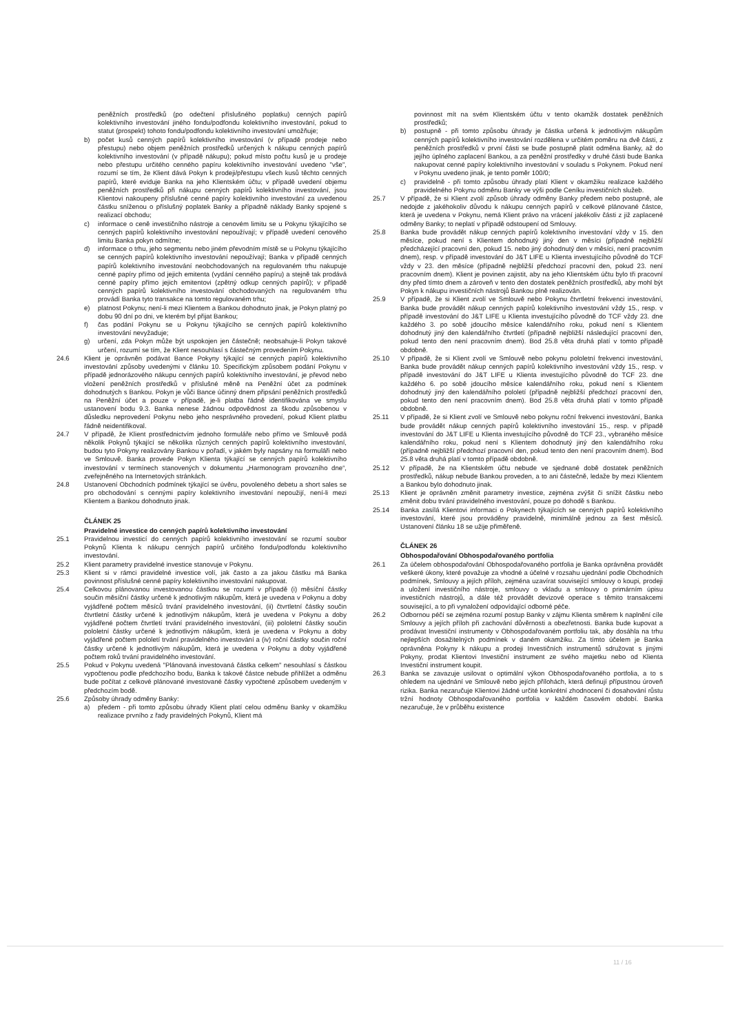peněžních prostředků (po odečtení příslušného poplatku) cenných papírů kolektivního investování jiného fondu/podfondu kolektivního investování, pokud to statut (prospekt) tohoto fondu/podfondu kolektivního investování umožňuje;
b) počet kusů cenných papírů kolektivního investování (v případě prodeje nebo přestupu) nebo objem peněžních prostředků určených k nákupu cenných papírů kolektivního investování (v případě nákupu); pokud místo počtu kusů je u prodeje nebo přestupu určitého cenného papíru kolektivního investování uvedeno "vše", rozumí se tím, že Klient dává Pokyn k prodeji/přestupu všech kusů těchto cenných papírů, které eviduje Banka na jeho Klientském účtu; v případě uvedení objemu peněžních prostředků při nákupu cenných papírů kolektivního investování, jsou Klientovi nakoupeny příslušné cenné papíry kolektivního investování za uvedenou částku sníženou o příslušný poplatek Banky a případně náklady Banky spojené s realizací obchodu;
c) informace o ceně investičního nástroje a cenovém limitu se u Pokynu týkajícího se cenných papírů kolektivního investování nepoužívají; v případě uvedení cenového limitu Banka pokyn odmítne;
d) informace o trhu, jeho segmentu nebo jiném převodním místě se u Pokynu týkajícího se cenných papírů kolektivního investování nepoužívají; Banka v případě cenných papírů kolektivního investování neobchodovaných na regulovaném trhu nakupuje cenné papíry přímo od jejich emitenta (vydání cenného papíru) a stejně tak prodává cenné papíry přímo jejich emitentovi (zpětný odkup cenných papírů); v případě cenných papírů kolektivního investování obchodovaných na regulovaném trhu provádí Banka tyto transakce na tomto regulovaném trhu;
e) platnost Pokynu; není-li mezi Klientem a Bankou dohodnuto jinak, je Pokyn platný po dobu 90 dní po dni, ve kterém byl přijat Bankou;
f) čas podání Pokynu se u Pokynu týkajícího se cenných papírů kolektivního investování nevyžaduje;
g) určení, zda Pokyn může být uspokojen jen částečně; neobsahuje-li Pokyn takové určení, rozumí se tím, že Klient nesouhlasí s částečným provedením Pokynu.
24.6 Klient je oprávněn podávat Bance Pokyny týkající se cenných papírů kolektivního investování způsoby uvedenými v článku 10. Specifickým způsobem podání Pokynu v případě jednorázového nákupu cenných papírů kolektivního investování, je převod nebo vložení peněžních prostředků v příslušné měně na Peněžní účet za podmínek dohodnutých s Bankou. Pokyn je vůči Bance účinný dnem připsání peněžních prostředků na Peněžní účet a pouze v případě, je-li platba řádně identifikována ve smyslu ustanovení bodu 9.3. Banka nenese žádnou odpovědnost za škodu způsobenou v důsledku neprovedení Pokynu nebo jeho nesprávného provedení, pokud Klient platbu řádně neidentifikoval.
24.7 V případě, že Klient prostřednictvím jednoho formuláře nebo přímo ve Smlouvě podá několik Pokynů týkající se několika různých cenných papírů kolektivního investování, budou tyto Pokyny realizovány Bankou v pořadí, v jakém byly napsány na formuláři nebo ve Smlouvě. Banka provede Pokyn Klienta týkající se cenných papírů kolektivního investování v termínech stanovených v dokumentu „Harmonogram provozního dne“, zveřejněného na Internetových stránkách.
24.8 Ustanovení Obchodních podmínek týkající se úvěru, povoleného debetu a short sales se pro obchodování s cennými papíry kolektivního investování nepoužijí, není-li mezi Klientem a Bankou dohodnuto jinak.
ČLÁNEK 25
Pravidelné investice do cenných papírů kolektivního investování
25.1 Pravidelnou investicí do cenných papírů kolektivního investování se rozumí soubor Pokynů Klienta k nákupu cenných papírů určitého fondu/podfondu kolektivního investování.
25.2 Klient parametry pravidelné investice stanovuje v Pokynu.
25.3 Klient si v rámci pravidelné investice volí, jak často a za jakou částku má Banka povinnost příslušné cenné papíry kolektivního investování nakupovat.
25.4 Celkovou plánovanou investovanou částkou se rozumí v případě (i) měsíční částky součin měsíční částky určené k jednotlivým nákupům, která je uvedena v Pokynu a doby vyjádřené počtem měsíců trvání pravidelného investování, (ii) čtvrtletní částky součin čtvrtletní částky určené k jednotlivým nákupům, která je uvedena v Pokynu a doby vyjádřené počtem čtvrtletí trvání pravidelného investování, (iii) pololetní částky součin pololetní částky určené k jednotlivým nákupům, která je uvedena v Pokynu a doby vyjádřené počtem pololetí trvání pravidelného investování a (iv) roční částky součin roční částky určené k jednotlivým nákupům, která je uvedena v Pokynu a doby vyjádřené počtem roků trvání pravidelného investování.
25.5 Pokud v Pokynu uvedená "Plánovaná investovaná částka celkem" nesouhlasí s částkou vypočtenou podle předchozího bodu, Banka k takové částce nebude přihlížet a odměnu bude počítat z celkové plánované investované částky vypočtené způsobem uvedeným v předchozím bodě.
25.6 Způsoby úhrady odměny Banky:
a) předem - při tomto způsobu úhrady Klient platí celou odměnu Banky v okamžiku realizace prvního z řady pravidelných Pokynů, Klient má
povinnost mít na svém Klientském účtu v tento okamžik dostatek peněžních prostředků;
b) postupně - při tomto způsobu úhrady je částka určená k jednotlivým nákupům cenných papírů kolektivního investování rozdělena v určitém poměru na dvě části, z peněžních prostředků v první části se bude postupně platit odměna Banky, až do jejího úplného zaplacení Bankou, a za peněžní prostředky v druhé části bude Banka nakupovat cenné papíry kolektivního investování v souladu s Pokynem. Pokud není v Pokynu uvedeno jinak, je tento poměr 100/0;
c) pravidelně - při tomto způsobu úhrady platí Klient v okamžiku realizace každého pravidelného Pokynu odměnu Banky ve výši podle Ceníku investičních služeb.
25.7 V případě, že si Klient zvolí způsob úhrady odměny Banky předem nebo postupně, ale nedojde z jakéhokoliv důvodu k nákupu cenných papírů v celkové plánované částce, která je uvedena v Pokynu, nemá Klient právo na vrácení jakékoliv části z již zaplacené odměny Banky; to neplatí v případě odstoupení od Smlouvy.
25.8 Banka bude provádět nákup cenných papírů kolektivního investování vždy v 15. den měsíce, pokud není s Klientem dohodnutý jiný den v měsíci (případně nejbližší předcházející pracovní den, pokud 15. nebo jiný dohodnutý den v měsíci, není pracovním dnem), resp. v případě investování do J&T LIFE u Klienta investujícího původně do TCF vždy v 23. den měsíce (případně nejbližší předchozí pracovní den, pokud 23. není pracovním dnem). Klient je povinen zajistit, aby na jeho Klientském účtu bylo tři pracovní dny před tímto dnem a zároveň v tento den dostatek peněžních prostředků, aby mohl být Pokyn k nákupu investičních nástrojů Bankou plně realizován.
25.9 V případě, že si Klient zvolí ve Smlouvě nebo Pokynu čtvrtletní frekvenci investování, Banka bude provádět nákup cenných papírů kolektivního investování vždy 15., resp. v případě investování do J&T LIFE u Klienta investujícího původně do TCF vždy 23. dne každého 3. po sobě jdoucího měsíce kalendářního roku, pokud není s Klientem dohodnutý jiný den kalendářního čtvrtletí (případně nejbližší následující pracovní den, pokud tento den není pracovním dnem). Bod 25.8 věta druhá platí v tomto případě obdobně.
25.10 V případě, že si Klient zvolí ve Smlouvě nebo pokynu pololetní frekvenci investování, Banka bude provádět nákup cenných papírů kolektivního investování vždy 15., resp. v případě investování do J&T LIFE u Klienta investujícího původně do TCF 23. dne každého 6. po sobě jdoucího měsíce kalendářního roku, pokud není s Klientem dohodnutý jiný den kalendářního pololetí (případně nejbližší předchozí pracovní den, pokud tento den není pracovním dnem). Bod 25.8 věta druhá platí v tomto případě obdobně.
25.11 V případě, že si Klient zvolí ve Smlouvě nebo pokynu roční frekvenci investování, Banka bude provádět nákup cenných papírů kolektivního investování 15., resp. v případě investování do J&T LIFE u Klienta investujícího původně do TCF 23., vybraného měsíce kalendářního roku, pokud není s Klientem dohodnutý jiný den kalendářního roku (případně nejbližší předchozí pracovní den, pokud tento den není pracovním dnem). Bod 25.8 věta druhá platí v tomto případě obdobně.
25.12 V případě, že na Klientském účtu nebude ve sjednané době dostatek peněžních prostředků, nákup nebude Bankou proveden, a to ani částečně, ledaže by mezi Klientem a Bankou bylo dohodnuto jinak.
25.13 Klient je oprávněn změnit parametry investice, zejména zvýšit či snížit částku nebo změnit dobu trvání pravidelného investování, pouze po dohodě s Bankou.
25.14 Banka zasílá Klientovi informaci o Pokynech týkajících se cenných papírů kolektivního investování, které jsou prováděny pravidelně, minimálně jednou za šest měsíců. Ustanovení článku 18 se užije přiměřeně.
ČLÁNEK 26
Obhospodařování Obhospodařovaného portfolia
26.1 Za účelem obhospodařování Obhospodařovaného portfolia je Banka oprávněna provádět veškeré úkony, které považuje za vhodné a účelné v rozsahu ujednání podle Obchodních podmínek, Smlouvy a jejích příloh, zejména uzavírat související smlouvy o koupi, prodeji a uložení investičního nástroje, smlouvy o vkladu a smlouvy o primárním úpisu investičních nástrojů, a dále též provádět devizové operace s těmito transakcemi související, a to při vynaložení odpovídající odborné péče.
26.2 Odbornou péčí se zejména rozumí postup Banky v zájmu Klienta směrem k naplnění cíle Smlouvy a jejích příloh při zachování důvěrnosti a obezřetnosti. Banka bude kupovat a prodávat Investiční instrumenty v Obhospodařovaném portfoliu tak, aby dosáhla na trhu nejlepších dosažitelných podmínek v daném okamžiku. Za tímto účelem je Banka oprávněna Pokyny k nákupu a prodeji Investičních instrumentů sdružovat s jinými Pokyny, prodat Klientovi Investiční instrument ze svého majetku nebo od Klienta Investiční instrument koupit.
26.3 Banka se zavazuje usilovat o optimální výkon Obhospodařovaného portfolia, a to s ohledem na ujednání ve Smlouvě nebo jejích přílohách, která definují přípustnou úroveň rizika. Banka nezaručuje Klientovi žádné určité konkrétní zhodnocení či dosahování růstu tržní hodnoty Obhospodařovaného portfolia v každém časovém období. Banka nezaručuje, že v průběhu existence
11 / 16